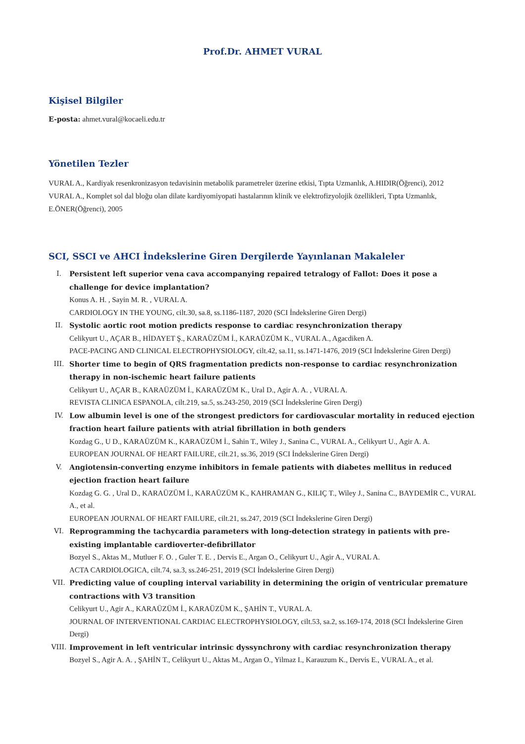Prof.Dr. AHMET VURAL
Kişisel Bilgiler
E-posta: ahmet.vural@kocaeli.edu.tr
Yönetilen Tezler
VURAL A., Kardiyak resenkronizasyon tedavisinin metabolik parametreler üzerine etkisi, Tıpta Uzmanlık, A.HIDIR(Öğrenci), 2012
VURAL A., Komplet sol dal bloğu olan dilate kardiyomiyopati hastalarının klinik ve elektrofizyolojik özellikleri, Tıpta Uzmanlık, E.ÖNER(Öğrenci), 2005
SCI, SSCI ve AHCI İndekslerine Giren Dergilerde Yayınlanan Makaleler
I. Persistent left superior vena cava accompanying repaired tetralogy of Fallot: Does it pose a challenge for device implantation?
Konus A. H. , Sayin M. R. , VURAL A.
CARDIOLOGY IN THE YOUNG, cilt.30, sa.8, ss.1186-1187, 2020 (SCI İndekslerine Giren Dergi)
II. Systolic aortic root motion predicts response to cardiac resynchronization therapy
Celikyurt U., AÇAR B., HİDAYET Ş., KARAÜZÜM İ., KARAÜZÜM K., VURAL A., Agacdiken A.
PACE-PACING AND CLINICAL ELECTROPHYSIOLOGY, cilt.42, sa.11, ss.1471-1476, 2019 (SCI İndekslerine Giren Dergi)
III. Shorter time to begin of QRS fragmentation predicts non-response to cardiac resynchronization therapy in non-ischemic heart failure patients
Celikyurt U., AÇAR B., KARAÜZÜM İ., KARAÜZÜM K., Ural D., Agir A. A. , VURAL A.
REVISTA CLINICA ESPANOLA, cilt.219, sa.5, ss.243-250, 2019 (SCI İndekslerine Giren Dergi)
IV. Low albumin level is one of the strongest predictors for cardiovascular mortality in reduced ejection fraction heart failure patients with atrial fibrillation in both genders
Kozdag G., U D., KARAÜZÜM K., KARAÜZÜM İ., Sahin T., Wiley J., Sanina C., VURAL A., Celikyurt U., Agir A. A.
EUROPEAN JOURNAL OF HEART FAILURE, cilt.21, ss.36, 2019 (SCI İndekslerine Giren Dergi)
V. Angiotensin-converting enzyme inhibitors in female patients with diabetes mellitus in reduced ejection fraction heart failure
Kozdag G. G. , Ural D., KARAÜZÜM İ., KARAÜZÜM K., KAHRAMAN G., KILIÇ T., Wiley J., Sanina C., BAYDEMİR C., VURAL A., et al.
EUROPEAN JOURNAL OF HEART FAILURE, cilt.21, ss.247, 2019 (SCI İndekslerine Giren Dergi)
VI. Reprogramming the tachycardia parameters with long-detection strategy in patients with pre-existing implantable cardioverter-defibrillator
Bozyel S., Aktas M., Mutluer F. O. , Guler T. E. , Dervis E., Argan O., Celikyurt U., Agir A., VURAL A.
ACTA CARDIOLOGICA, cilt.74, sa.3, ss.246-251, 2019 (SCI İndekslerine Giren Dergi)
VII. Predicting value of coupling interval variability in determining the origin of ventricular premature contractions with V3 transition
Celikyurt U., Agir A., KARAÜZÜM İ., KARAÜZÜM K., ŞAHİN T., VURAL A.
JOURNAL OF INTERVENTIONAL CARDIAC ELECTROPHYSIOLOGY, cilt.53, sa.2, ss.169-174, 2018 (SCI İndekslerine Giren Dergi)
VIII. Improvement in left ventricular intrinsic dyssynchrony with cardiac resynchronization therapy
Bozyel S., Agir A. A. , ŞAHİN T., Celikyurt U., Aktas M., Argan O., Yilmaz I., Karauzum K., Dervis E., VURAL A., et al.